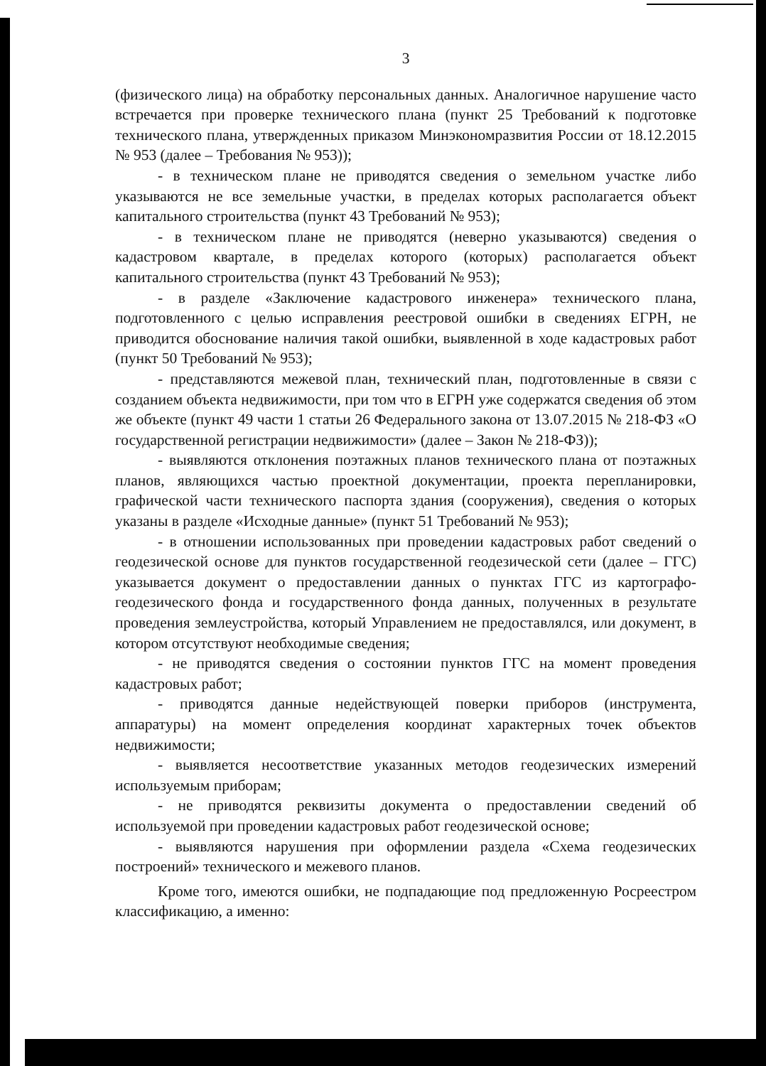3
(физического лица) на обработку персональных данных. Аналогичное нарушение часто встречается при проверке технического плана (пункт 25 Требований к подготовке технического плана, утвержденных приказом Минэкономразвития России от 18.12.2015 № 953 (далее – Требования № 953));
- в техническом плане не приводятся сведения о земельном участке либо указываются не все земельные участки, в пределах которых располагается объект капитального строительства (пункт 43 Требований № 953);
- в техническом плане не приводятся (неверно указываются) сведения о кадастровом квартале, в пределах которого (которых) располагается объект капитального строительства (пункт 43 Требований № 953);
- в разделе «Заключение кадастрового инженера» технического плана, подготовленного с целью исправления реестровой ошибки в сведениях ЕГРН, не приводится обоснование наличия такой ошибки, выявленной в ходе кадастровых работ (пункт 50 Требований № 953);
- представляются межевой план, технический план, подготовленные в связи с созданием объекта недвижимости, при том что в ЕГРН уже содержатся сведения об этом же объекте (пункт 49 части 1 статьи 26 Федерального закона от 13.07.2015 № 218-ФЗ «О государственной регистрации недвижимости» (далее – Закон № 218-ФЗ));
- выявляются отклонения поэтажных планов технического плана от поэтажных планов, являющихся частью проектной документации, проекта перепланировки, графической части технического паспорта здания (сооружения), сведения о которых указаны в разделе «Исходные данные» (пункт 51 Требований № 953);
- в отношении использованных при проведении кадастровых работ сведений о геодезической основе для пунктов государственной геодезической сети (далее – ГГС) указывается документ о предоставлении данных о пунктах ГГС из картографо-геодезического фонда и государственного фонда данных, полученных в результате проведения землеустройства, который Управлением не предоставлялся, или документ, в котором отсутствуют необходимые сведения;
- не приводятся сведения о состоянии пунктов ГГС на момент проведения кадастровых работ;
- приводятся данные недействующей поверки приборов (инструмента, аппаратуры) на момент определения координат характерных точек объектов недвижимости;
- выявляется несоответствие указанных методов геодезических измерений используемым приборам;
- не приводятся реквизиты документа о предоставлении сведений об используемой при проведении кадастровых работ геодезической основе;
- выявляются нарушения при оформлении раздела «Схема геодезических построений» технического и межевого планов.
Кроме того, имеются ошибки, не подпадающие под предложенную Росреестром классификацию, а именно: